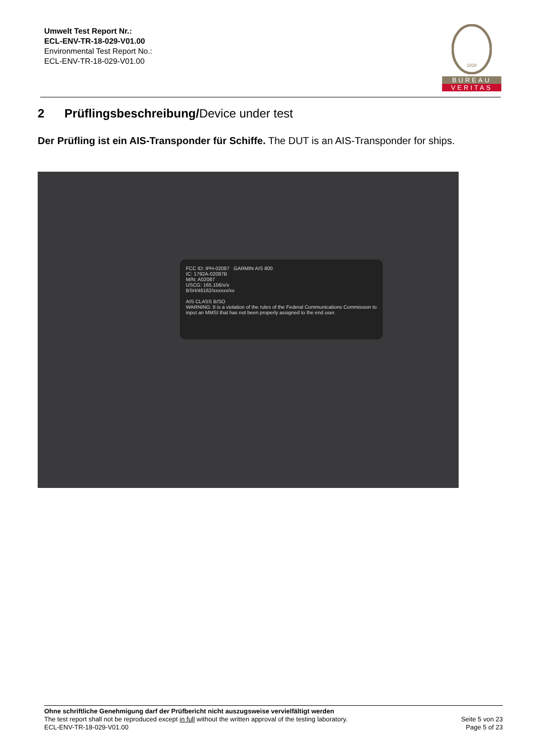Umwelt Test Report Nr.:
ECL-ENV-TR-18-029-V01.00
Environmental Test Report No.:
ECL-ENV-TR-18-029-V01.00
1828
BUREAU
VERITAS
2 Prüflingsbeschreibung/Device under test
Der Prüfling ist ein AIS-Transponder für Schiffe. The DUT is an AIS-Transponder for ships.
FCC ID: IPH-02087 GARMIN AIS 800
IC: 1792A-02087B
M/N: A02087
USCG: 165.156/x/x
BSH/46162/xxxxxx/xx
AIS CLASS B/SO
WARNING: It is a violation of the rules of the Federal Communications Commission to input an MMSI that has not been properly assigned to the end user.
Ohne schriftliche Genehmigung darf der Prüfbericht nicht auszugsweise vervielfältigt werden
Seite 5 von 23
Page 5 of 23 The test report shall not be reproduced except in full without the written approval of the testing laboratory.
ECL-ENV-TR-18-029-V01.00